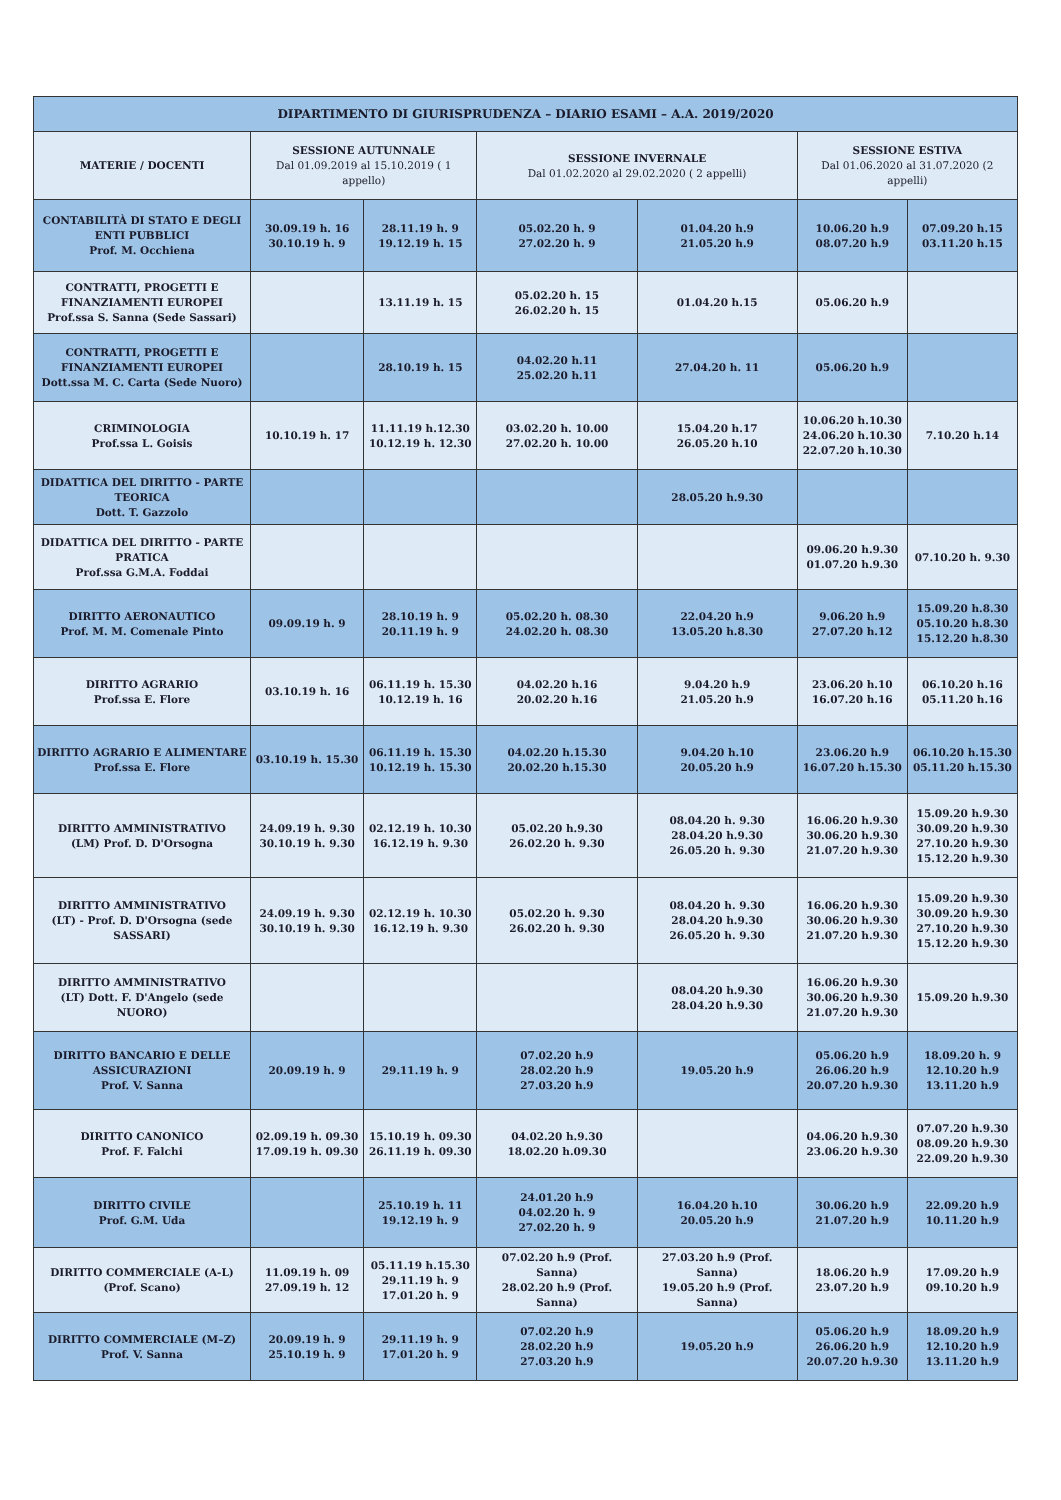| DIPARTIMENTO DI GIURISPRUDENZA – DIARIO ESAMI – A.A. 2019/2020 | | | | | | |
| --- | --- | --- | --- | --- | --- | --- |
| MATERIE / DOCENTI | SESSIONE AUTUNNALE Dal 01.09.2019 al 15.10.2019 ( 1 appello) | | SESSIONE INVERNALE Dal 01.02.2020 al 29.02.2020 ( 2 appelli) | | SESSIONE ESTIVA Dal 01.06.2020 al 31.07.2020 (2 appelli) | |
| CONTABILITÀ DI STATO E DEGLI ENTI PUBBLICI Prof. M. Occhiena | 30.09.19 h. 16 30.10.19 h. 9 | 28.11.19 h. 9 19.12.19 h. 15 | 05.02.20 h. 9 27.02.20 h. 9 | 01.04.20 h.9 21.05.20 h.9 | 10.06.20 h.9 08.07.20 h.9 | 07.09.20 h.15 03.11.20 h.15 |
| CONTRATTI, PROGETTI E FINANZIAMENTI EUROPEI Prof.ssa S. Sanna (Sede Sassari) | | 13.11.19 h. 15 | 05.02.20 h. 15 26.02.20 h. 15 | 01.04.20 h.15 | 05.06.20 h.9 | |
| CONTRATTI, PROGETTI E FINANZIAMENTI EUROPEI Dott.ssa M. C. Carta (Sede Nuoro) | | 28.10.19 h. 15 | 04.02.20 h.11 25.02.20 h.11 | 27.04.20 h. 11 | 05.06.20 h.9 | |
| CRIMINOLOGIA Prof.ssa L. Goisis | 10.10.19 h. 17 | 11.11.19 h.12.30 10.12.19 h. 12.30 | 03.02.20 h. 10.00 27.02.20 h. 10.00 | 15.04.20 h.17 26.05.20 h.10 | 10.06.20 h.10.30 24.06.20 h.10.30 22.07.20 h.10.30 | 7.10.20 h.14 |
| DIDATTICA DEL DIRITTO - PARTE TEORICA Dott. T. Gazzolo | | | | 28.05.20 h.9.30 | | |
| DIDATTICA DEL DIRITTO - PARTE PRATICA Prof.ssa G.M.A. Foddai | | | | | 09.06.20 h.9.30 01.07.20 h.9.30 | 07.10.20 h. 9.30 |
| DIRITTO AERONAUTICO Prof. M. M. Comenale Pinto | 09.09.19 h. 9 | 28.10.19 h. 9 20.11.19 h. 9 | 05.02.20 h. 08.30 24.02.20 h. 08.30 | 22.04.20 h.9 13.05.20 h.8.30 | 9.06.20 h.9 27.07.20 h.12 | 15.09.20 h.8.30 05.10.20 h.8.30 15.12.20 h.8.30 |
| DIRITTO AGRARIO Prof.ssa E. Flore | 03.10.19 h. 16 | 06.11.19 h. 15.30 10.12.19 h. 16 | 04.02.20 h.16 20.02.20 h.16 | 9.04.20 h.9 21.05.20 h.9 | 23.06.20 h.10 16.07.20 h.16 | 06.10.20 h.16 05.11.20 h.16 |
| DIRITTO AGRARIO E ALIMENTARE Prof.ssa E. Flore | 03.10.19 h. 15.30 | 06.11.19 h. 15.30 10.12.19 h. 15.30 | 04.02.20 h.15.30 20.02.20 h.15.30 | 9.04.20 h.10 20.05.20 h.9 | 23.06.20 h.9 16.07.20 h.15.30 | 06.10.20 h.15.30 05.11.20 h.15.30 |
| DIRITTO AMMINISTRATIVO (LM) Prof. D. D'Orsogna | 24.09.19 h. 9.30 30.10.19 h. 9.30 | 02.12.19 h. 10.30 16.12.19 h. 9.30 | 05.02.20 h.9.30 26.02.20 h. 9.30 | 08.04.20 h. 9.30 28.04.20 h.9.30 26.05.20 h. 9.30 | 16.06.20 h.9.30 30.06.20 h.9.30 21.07.20 h.9.30 | 15.09.20 h.9.30 30.09.20 h.9.30 27.10.20 h.9.30 15.12.20 h.9.30 |
| DIRITTO AMMINISTRATIVO (LT) - Prof. D. D'Orsogna (sede SASSARI) | 24.09.19 h. 9.30 30.10.19 h. 9.30 | 02.12.19 h. 10.30 16.12.19 h. 9.30 | 05.02.20 h. 9.30 26.02.20 h. 9.30 | 08.04.20 h. 9.30 28.04.20 h.9.30 26.05.20 h. 9.30 | 16.06.20 h.9.30 30.06.20 h.9.30 21.07.20 h.9.30 | 15.09.20 h.9.30 30.09.20 h.9.30 27.10.20 h.9.30 15.12.20 h.9.30 |
| DIRITTO AMMINISTRATIVO (LT) Dott. F. D'Angelo (sede NUORO) | | | | 08.04.20 h.9.30 28.04.20 h.9.30 | 16.06.20 h.9.30 30.06.20 h.9.30 21.07.20 h.9.30 | 15.09.20 h.9.30 |
| DIRITTO BANCARIO E DELLE ASSICURAZIONI Prof. V. Sanna | 20.09.19 h. 9 | 29.11.19 h. 9 | 07.02.20 h.9 28.02.20 h.9 27.03.20 h.9 | 19.05.20 h.9 | 05.06.20 h.9 26.06.20 h.9 20.07.20 h.9.30 | 18.09.20 h. 9 12.10.20 h.9 13.11.20 h.9 |
| DIRITTO CANONICO Prof. F. Falchi | 02.09.19 h. 09.30 17.09.19 h. 09.30 | 15.10.19 h. 09.30 26.11.19 h. 09.30 | 04.02.20 h.9.30 18.02.20 h.09.30 | | 04.06.20 h.9.30 23.06.20 h.9.30 | 07.07.20 h.9.30 08.09.20 h.9.30 22.09.20 h.9.30 |
| DIRITTO CIVILE Prof. G.M. Uda | | 25.10.19 h. 11 19.12.19 h. 9 | 24.01.20 h.9 04.02.20 h. 9 27.02.20 h. 9 | 16.04.20 h.10 20.05.20 h.9 | 30.06.20 h.9 21.07.20 h.9 | 22.09.20 h.9 10.11.20 h.9 |
| DIRITTO COMMERCIALE (A-L) (Prof. Scano) | 11.09.19 h. 09 27.09.19 h. 12 | 05.11.19 h.15.30 29.11.19 h. 9 17.01.20 h. 9 | 07.02.20 h.9 (Prof. Sanna) 28.02.20 h.9 (Prof. Sanna) | 27.03.20 h.9 (Prof. Sanna) 19.05.20 h.9 (Prof. Sanna) | 18.06.20 h.9 23.07.20 h.9 | 17.09.20 h.9 09.10.20 h.9 |
| DIRITTO COMMERCIALE (M–Z) Prof. V. Sanna | 20.09.19 h. 9 25.10.19 h. 9 | 29.11.19 h. 9 17.01.20 h. 9 | 07.02.20 h.9 28.02.20 h.9 27.03.20 h.9 | 19.05.20 h.9 | 05.06.20 h.9 26.06.20 h.9 20.07.20 h.9.30 | 18.09.20 h.9 12.10.20 h.9 13.11.20 h.9 |